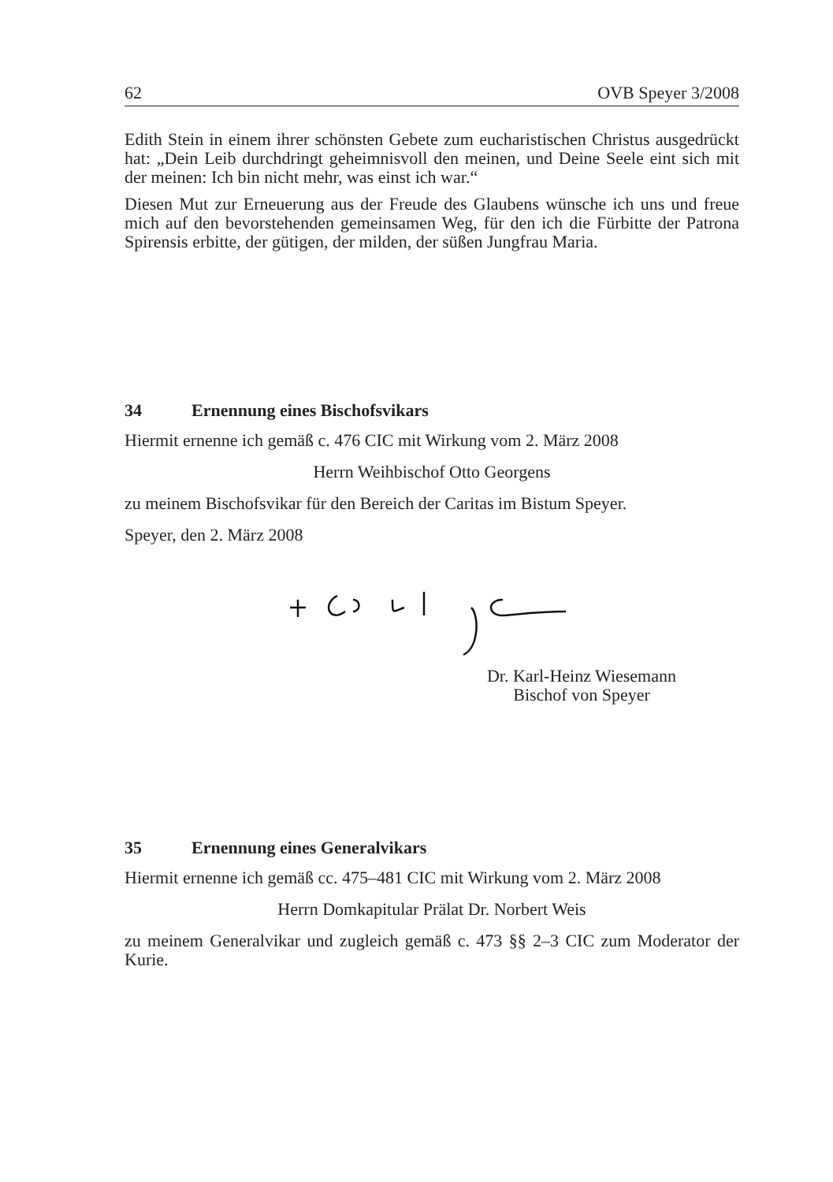62 OVB Speyer 3/2008
Edith Stein in einem ihrer schönsten Gebete zum eucharistischen Christus ausgedrückt hat: „Dein Leib durchdringt geheimnisvoll den meinen, und Deine Seele eint sich mit der meinen: Ich bin nicht mehr, was einst ich war.“
Diesen Mut zur Erneuerung aus der Freude des Glaubens wünsche ich uns und freue mich auf den bevorstehenden gemeinsamen Weg, für den ich die Fürbitte der Patrona Spirensis erbitte, der gütigen, der milden, der süßen Jungfrau Maria.
34 Ernennung eines Bischofsvikars
Hiermit ernenne ich gemäß c. 476 CIC mit Wirkung vom 2. März 2008
Herrn Weihbischof Otto Georgens
zu meinem Bischofsvikar für den Bereich der Caritas im Bistum Speyer.
Speyer, den 2. März 2008
Dr. Karl-Heinz Wiesemann
Bischof von Speyer
35 Ernennung eines Generalvikars
Hiermit ernenne ich gemäß cc. 475–481 CIC mit Wirkung vom 2. März 2008
Herrn Domkapitular Prälat Dr. Norbert Weis
zu meinem Generalvikar und zugleich gemäß c. 473 §§ 2–3 CIC zum Moderator der Kurie.